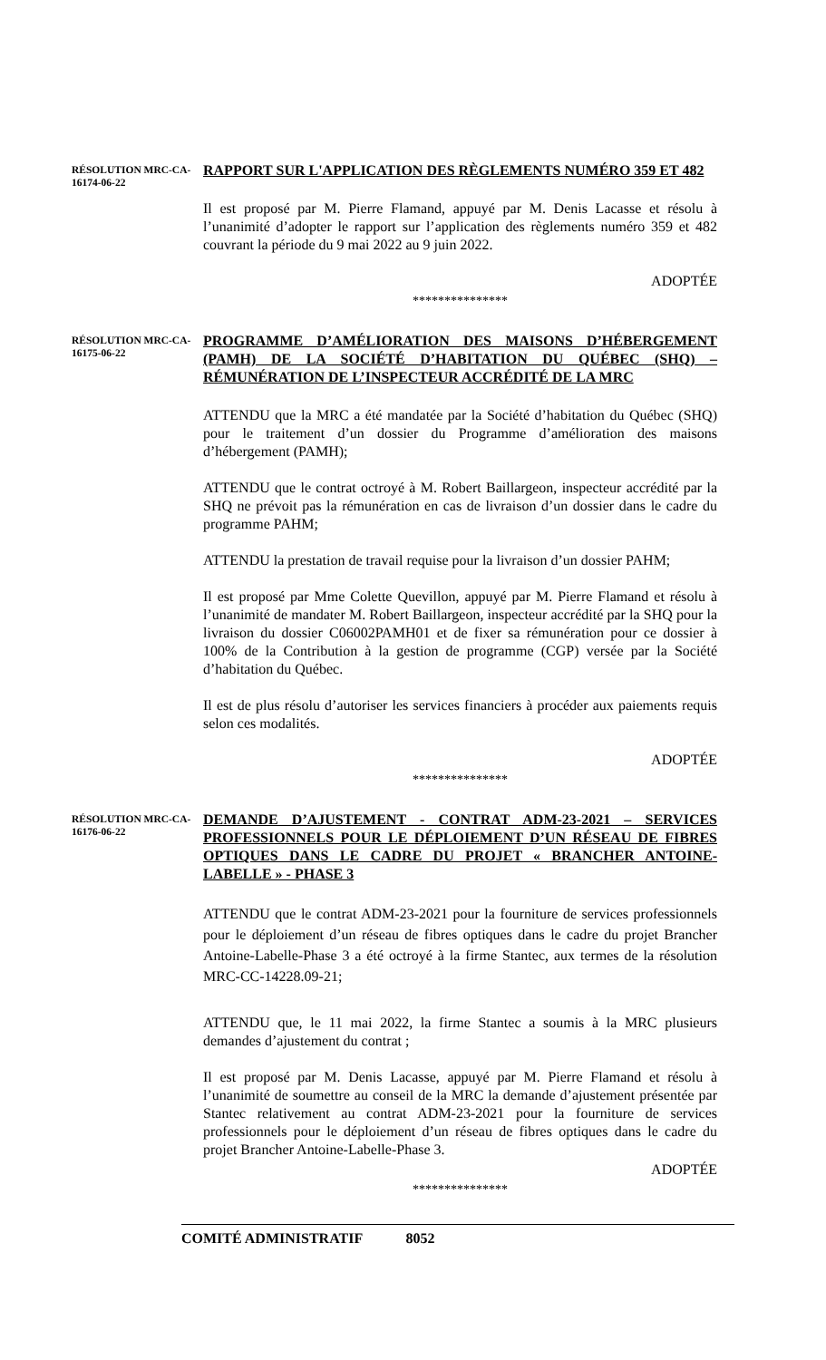RÉSOLUTION MRC-CA- 16174-06-22
RAPPORT SUR L'APPLICATION DES RÈGLEMENTS NUMÉRO 359 ET 482
Il est proposé par M. Pierre Flamand, appuyé par M. Denis Lacasse et résolu à l’unanimité d’adopter le rapport sur l’application des règlements numéro 359 et 482 couvrant la période du 9 mai 2022 au 9 juin 2022.
ADOPTÉE
***************
RÉSOLUTION MRC-CA- 16175-06-22
PROGRAMME D’AMÉLIORATION DES MAISONS D’HÉBERGEMENT (PAMH) DE LA SOCIÉTÉ D’HABITATION DU QUÉBEC (SHQ) – RÉMUNÉRATION DE L’INSPECTEUR ACCRÉDITÉ DE LA MRC
ATTENDU que la MRC a été mandatée par la Société d’habitation du Québec (SHQ) pour le traitement d’un dossier du Programme d’amélioration des maisons d’hébergement (PAMH);
ATTENDU que le contrat octroyé à M. Robert Baillargeon, inspecteur accrédité par la SHQ ne prévoit pas la rémunération en cas de livraison d’un dossier dans le cadre du programme PAHM;
ATTENDU la prestation de travail requise pour la livraison d’un dossier PAHM;
Il est proposé par Mme Colette Quevillon, appuyé par M. Pierre Flamand et résolu à l’unanimité de mandater M. Robert Baillargeon, inspecteur accrédité par la SHQ pour la livraison du dossier C06002PAMH01 et de fixer sa rémunération pour ce dossier à 100% de la Contribution à la gestion de programme (CGP) versée par la Société d’habitation du Québec.
Il est de plus résolu d’autoriser les services financiers à procéder aux paiements requis selon ces modalités.
ADOPTÉE
***************
RÉSOLUTION MRC-CA- 16176-06-22
DEMANDE D’AJUSTEMENT - CONTRAT ADM-23-2021 – SERVICES PROFESSIONNELS POUR LE DÉPLOIEMENT D’UN RÉSEAU DE FIBRES OPTIQUES DANS LE CADRE DU PROJET « BRANCHER ANTOINE-LABELLE » - PHASE 3
ATTENDU que le contrat ADM-23-2021 pour la fourniture de services professionnels pour le déploiement d’un réseau de fibres optiques dans le cadre du projet Brancher Antoine-Labelle-Phase 3 a été octroyé à la firme Stantec, aux termes de la résolution MRC-CC-14228.09-21;
ATTENDU que, le 11 mai 2022, la firme Stantec a soumis à la MRC plusieurs demandes d’ajustement du contrat ;
Il est proposé par M. Denis Lacasse, appuyé par M. Pierre Flamand et résolu à l’unanimité de soumettre au conseil de la MRC la demande d’ajustement présentée par Stantec relativement au contrat ADM-23-2021 pour la fourniture de services professionnels pour le déploiement d’un réseau de fibres optiques dans le cadre du projet Brancher Antoine-Labelle-Phase 3.
ADOPTÉE
***************
COMITÉ ADMINISTRATIF 8052